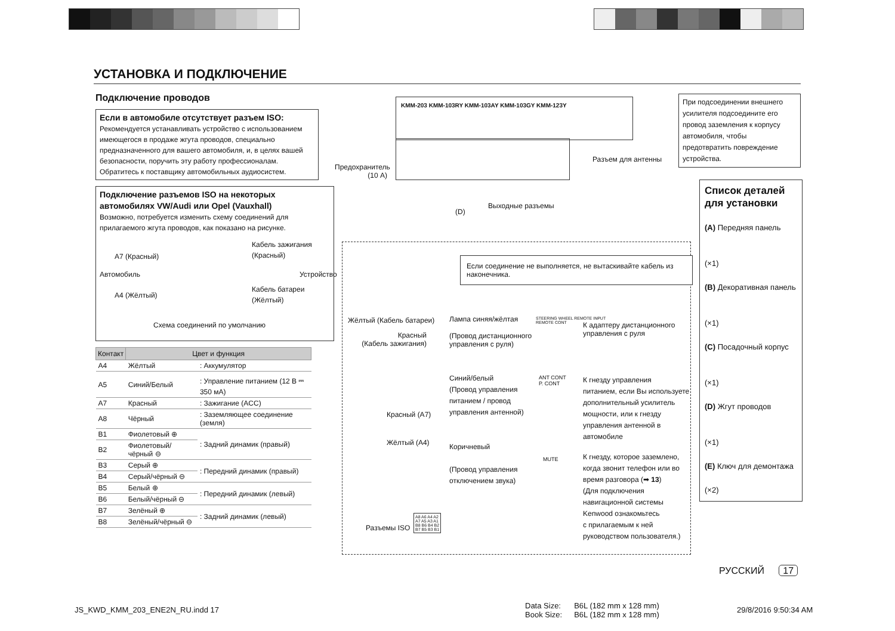УСТАНОВКА И ПОДКЛЮЧЕНИЕ
Подключение проводов
Если в автомобиле отсутствует разъем ISO:
Рекомендуется устанавливать устройство с использованием имеющегося в продаже жгута проводов, специально предназначенного для вашего автомобиля, и, в целях вашей безопасности, поручить эту работу профессионалам. Обратитесь к поставщику автомобильных аудиосистем.
Подключение разъемов ISO на некоторых автомобилях VW/Audi или Opel (Vauxhall)
Возможно, потребуется изменить схему соединений для прилагаемого жгута проводов, как показано на рисунке.
A7 (Красный)
Кабель зажигания
(Красный)
Автомобиль Устройство
A4 (Жёлтый)
Кабель батареи
(Жёлтый)
Схема соединений по умолчанию
| Контакт | Цвет и функция | |
| --- | --- | --- |
| A4 | Жёлтый | : Аккумулятор |
| A5 | Синий/Белый | : Управление питанием (12 В ⎓ 350 мА) |
| A7 | Красный | : Зажигание (ACC) |
| A8 | Чёрный | : Заземляющее соединение (земля) |
| B1 | Фиолетовый ⊕ | : Задний динамик (правый) |
| B2 | Фиолетовый/чёрный ⊖ | |
| B3 | Серый ⊕ | : Передний динамик (правый) |
| B4 | Серый/чёрный ⊖ | |
| B5 | Белый ⊕ | : Передний динамик (левый) |
| B6 | Белый/чёрный ⊖ | |
| B7 | Зелёный ⊕ | : Задний динамик (левый) |
| B8 | Зелёный/чёрный ⊖ | |
KMM-203 KMM-103RY KMM-103AY KMM-103GY KMM-123Y
Предохранитель
(10 A)
Разъем для антенны
(D)
Выходные разъемы
Если соединение не выполняется, не вытаскивайте кабель из наконечника.
Жёлтый (Кабель батареи)
Красный
(Кабель зажигания)
Лампа синяя/жёлтая
(Провод дистанционного
управления с руля)
STEERING WHEEL REMOTE INPUT
REMOTE CONT
К адаптеру дистанционного
управления с руля
Синий/белый
(Провод управления
питанием / провод
управления антенной)
ANT CONT
P. CONT
К гнезду управления
питанием, если Вы используете
дополнительный усилитель
мощности, или к гнезду
управления антенной в
автомобиле
Красный (A7)
Жёлтый (A4)
Коричневый
(Провод управления
отключением звука)
MUTE
К гнезду, которое заземлено,
когда звонит телефон или во
время разговора (➡ 13)
(Для подключения
навигационной системы
Kenwood ознакомьтесь
с прилагаемым к ней
руководством пользователя.)
Разъемы ISO
A8 A6 A4 A2
A7 A5 A3 A1
B8 B6 B4 B2
B7 B5 B3 B1
При подсоединении внешнего усилителя подсоедините его провод заземления к корпусу автомобиля, чтобы предотвратить повреждение устройства.
Список деталей для установки
(A) Передняя панель
(×1)
(B) Декоративная панель
(×1)
(C) Посадочный корпус
(×1)
(D) Жгут проводов
(×1)
(E) Ключ для демонтажа
(×2)
РУССКИЙ 17
JS_KWD_KMM_203_ENE2N_RU.indd 17
Data Size:
Book Size:
B6L (182 mm x 128 mm)
B6L (182 mm x 128 mm)
29/8/2016 9:50:34 AM